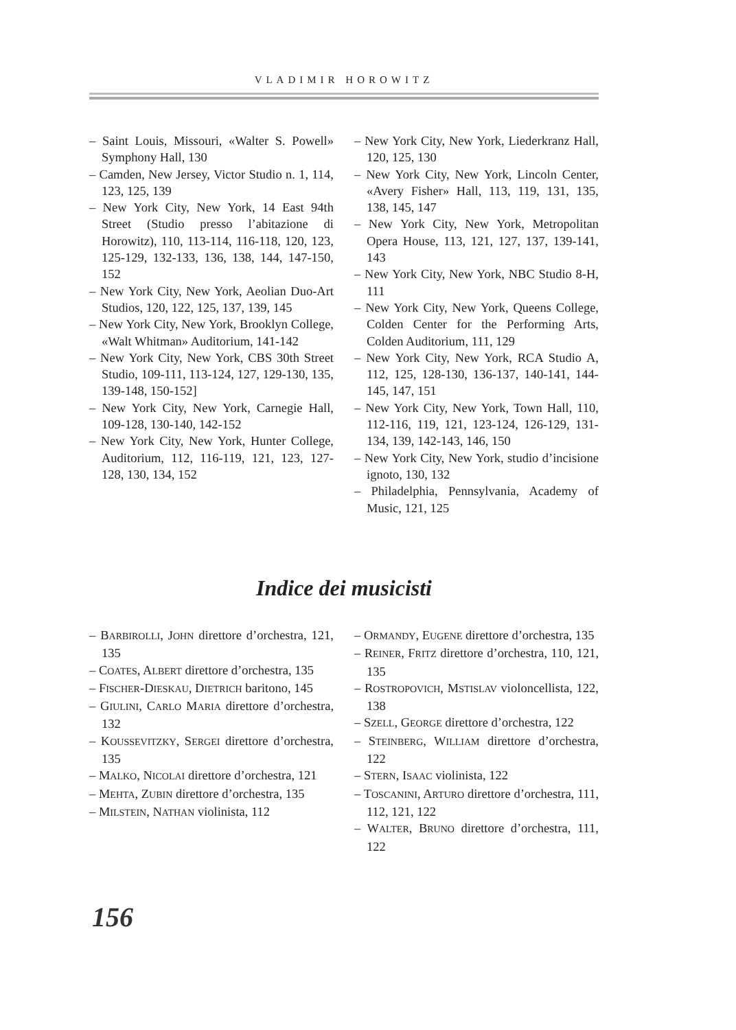VLADIMIR HOROWITZ
– Saint Louis, Missouri, «Walter S. Powell» Symphony Hall, 130
– Camden, New Jersey, Victor Studio n. 1, 114, 123, 125, 139
– New York City, New York, 14 East 94th Street (Studio presso l’abitazione di Horowitz), 110, 113-114, 116-118, 120, 123, 125-129, 132-133, 136, 138, 144, 147-150, 152
– New York City, New York, Aeolian Duo-Art Studios, 120, 122, 125, 137, 139, 145
– New York City, New York, Brooklyn College, «Walt Whitman» Auditorium, 141-142
– New York City, New York, CBS 30th Street Studio, 109-111, 113-124, 127, 129-130, 135, 139-148, 150-152]
– New York City, New York, Carnegie Hall, 109-128, 130-140, 142-152
– New York City, New York, Hunter College, Auditorium, 112, 116-119, 121, 123, 127-128, 130, 134, 152
– New York City, New York, Liederkranz Hall, 120, 125, 130
– New York City, New York, Lincoln Center, «Avery Fisher» Hall, 113, 119, 131, 135, 138, 145, 147
– New York City, New York, Metropolitan Opera House, 113, 121, 127, 137, 139-141, 143
– New York City, New York, NBC Studio 8-H, 111
– New York City, New York, Queens College, Colden Center for the Performing Arts, Colden Auditorium, 111, 129
– New York City, New York, RCA Studio A, 112, 125, 128-130, 136-137, 140-141, 144-145, 147, 151
– New York City, New York, Town Hall, 110, 112-116, 119, 121, 123-124, 126-129, 131-134, 139, 142-143, 146, 150
– New York City, New York, studio d’incisione ignoto, 130, 132
– Philadelphia, Pennsylvania, Academy of Music, 121, 125
Indice dei musicisti
– BARBIROLLI, JOHN direttore d’orchestra, 121, 135
– COATES, ALBERT direttore d’orchestra, 135
– FISCHER-DIESKAU, DIETRICH baritono, 145
– GIULINI, CARLO MARIA direttore d’orchestra, 132
– KOUSSEVITZKY, SERGEI direttore d’orchestra, 135
– MALKO, NICOLAI direttore d’orchestra, 121
– MEHTA, ZUBIN direttore d’orchestra, 135
– MILSTEIN, NATHAN violinista, 112
– ORMANDY, EUGENE direttore d’orchestra, 135
– REINER, FRITZ direttore d’orchestra, 110, 121, 135
– ROSTROPOVICH, MSTISLAV violoncellista, 122, 138
– SZELL, GEORGE direttore d’orchestra, 122
– STEINBERG, WILLIAM direttore d’orchestra, 122
– STERN, ISAAC violinista, 122
– TOSCANINI, ARTURO direttore d’orchestra, 111, 112, 121, 122
– WALTER, BRUNO direttore d’orchestra, 111, 122
156